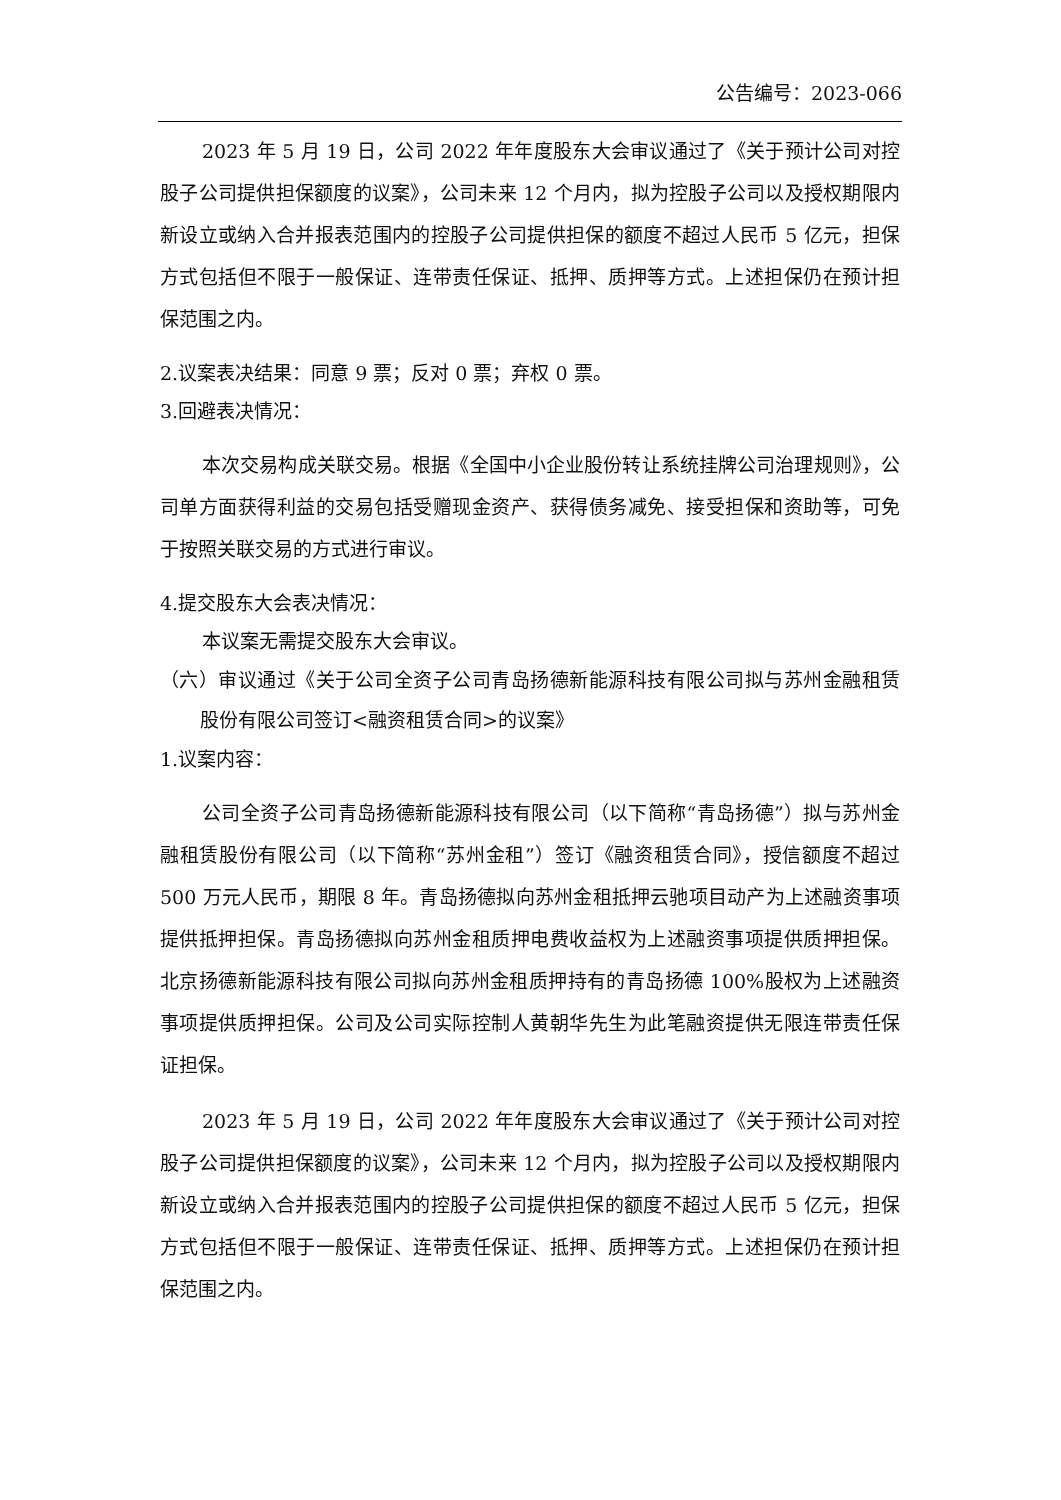公告编号：2023-066
2023 年 5 月 19 日，公司 2022 年年度股东大会审议通过了《关于预计公司对控股子公司提供担保额度的议案》，公司未来 12 个月内，拟为控股子公司以及授权期限内新设立或纳入合并报表范围内的控股子公司提供担保的额度不超过人民币 5 亿元，担保方式包括但不限于一般保证、连带责任保证、抵押、质押等方式。上述担保仍在预计担保范围之内。
2.议案表决结果：同意 9 票；反对 0 票；弃权 0 票。
3.回避表决情况：
本次交易构成关联交易。根据《全国中小企业股份转让系统挂牌公司治理规则》，公司单方面获得利益的交易包括受赠现金资产、获得债务减免、接受担保和资助等，可免于按照关联交易的方式进行审议。
4.提交股东大会表决情况：
本议案无需提交股东大会审议。
（六）审议通过《关于公司全资子公司青岛扬德新能源科技有限公司拟与苏州金融租赁股份有限公司签订<融资租赁合同>的议案》
1.议案内容：
公司全资子公司青岛扬德新能源科技有限公司（以下简称“青岛扬德”）拟与苏州金融租赁股份有限公司（以下简称“苏州金租”）签订《融资租赁合同》，授信额度不超过 500 万元人民币，期限 8 年。青岛扬德拟向苏州金租抵押云驰项目动产为上述融资事项提供抵押担保。青岛扬德拟向苏州金租质押电费收益权为上述融资事项提供质押担保。北京扬德新能源科技有限公司拟向苏州金租质押持有的青岛扬德 100%股权为上述融资事项提供质押担保。公司及公司实际控制人黄朝华先生为此笔融资提供无限连带责任保证担保。
2023 年 5 月 19 日，公司 2022 年年度股东大会审议通过了《关于预计公司对控股子公司提供担保额度的议案》，公司未来 12 个月内，拟为控股子公司以及授权期限内新设立或纳入合并报表范围内的控股子公司提供担保的额度不超过人民币 5 亿元，担保方式包括但不限于一般保证、连带责任保证、抵押、质押等方式。上述担保仍在预计担保范围之内。